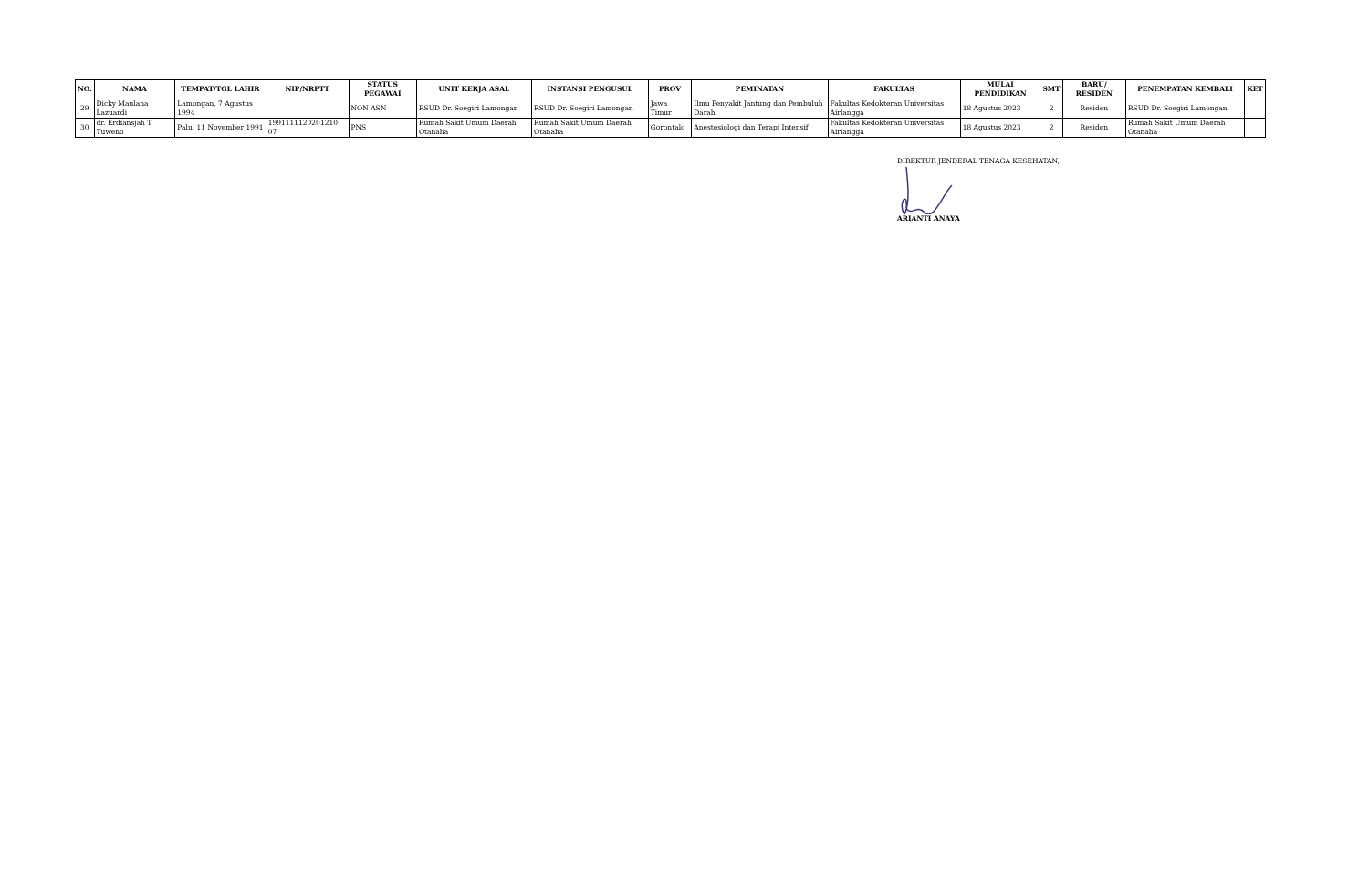| NO. | NAMA | TEMPAT/TGL LAHIR | NIP/NRPTT | STATUS PEGAWAI | UNIT KERJA ASAL | INSTANSI PENGUSUL | PROV | PEMINATAN | FAKULTAS | MULAI PENDIDIKAN | SMT | BARU/ RESIDEN | PENEMPATAN KEMBALI | KET |
| --- | --- | --- | --- | --- | --- | --- | --- | --- | --- | --- | --- | --- | --- | --- |
| 29 | Dicky Maulana Lazuardi | Lamongan, 7 Agustus 1994 | | NON ASN | RSUD Dr. Soegiri Lamongan | RSUD Dr. Soegiri Lamongan | Jawa Timur | Ilmu Penyakit Jantung dan Pembuluh Darah | Fakultas Kedokteran Universitas Airlangga | 18 Agustus 2023 | 2 | Residen | RSUD Dr. Soegiri Lamongan | |
| 30 | dr. Erdiansjah T. Tuweno | Palu, 11 November 1991 | 1991111120201210 07 | PNS | Rumah Sakit Umum Daerah Otanaha | Rumah Sakit Umum Daerah Otanaha | Gorontalo | Anestesiologi dan Terapi Intensif | Fakultas Kedokteran Universitas Airlangga | 18 Agustus 2023 | 2 | Residen | Rumah Sakit Umum Daerah Otanaha | |
DIREKTUR JENDERAL TENAGA KESEHATAN,
ARIANTI ANAYA